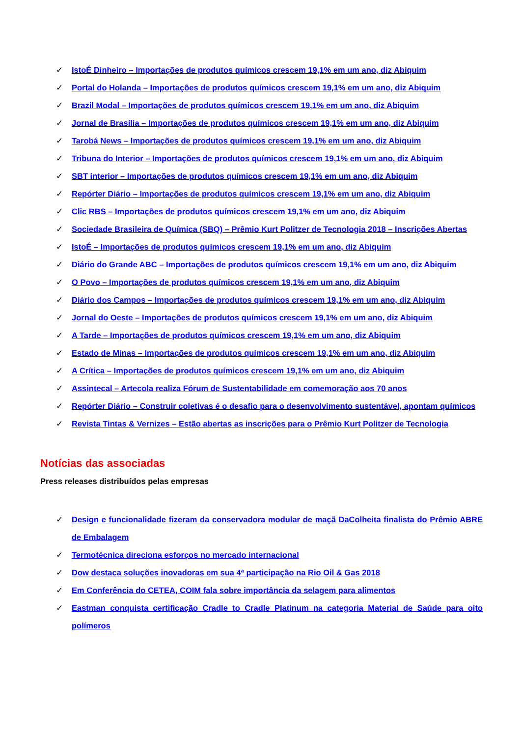✓ IstoÉ Dinheiro – Importações de produtos químicos crescem 19,1% em um ano, diz Abiquim
✓ Portal do Holanda – Importações de produtos químicos crescem 19,1% em um ano, diz Abiquim
✓ Brazil Modal – Importações de produtos químicos crescem 19,1% em um ano, diz Abiquim
✓ Jornal de Brasília – Importações de produtos químicos crescem 19,1% em um ano, diz Abiquim
✓ Tarobá News – Importações de produtos químicos crescem 19,1% em um ano, diz Abiquim
✓ Tribuna do Interior – Importações de produtos químicos crescem 19,1% em um ano, diz Abiquim
✓ SBT interior – Importações de produtos químicos crescem 19,1% em um ano, diz Abiquim
✓ Repórter Diário – Importações de produtos químicos crescem 19,1% em um ano, diz Abiquim
✓ Clic RBS – Importações de produtos químicos crescem 19,1% em um ano, diz Abiquim
✓ Sociedade Brasileira de Química (SBQ) – Prêmio Kurt Politzer de Tecnologia 2018 – Inscrições Abertas
✓ IstoÉ – Importações de produtos químicos crescem 19,1% em um ano, diz Abiquim
✓ Diário do Grande ABC – Importações de produtos químicos crescem 19,1% em um ano, diz Abiquim
✓ O Povo – Importações de produtos químicos crescem 19,1% em um ano, diz Abiquim
✓ Diário dos Campos – Importações de produtos químicos crescem 19,1% em um ano, diz Abiquim
✓ Jornal do Oeste – Importações de produtos químicos crescem 19,1% em um ano, diz Abiquim
✓ A Tarde – Importações de produtos químicos crescem 19,1% em um ano, diz Abiquim
✓ Estado de Minas – Importações de produtos químicos crescem 19,1% em um ano, diz Abiquim
✓ A Crítica – Importações de produtos químicos crescem 19,1% em um ano, diz Abiquim
✓ Assintecal – Artecola realiza Fórum de Sustentabilidade em comemoração aos 70 anos
✓ Repórter Diário – Construir coletivas é o desafio para o desenvolvimento sustentável, apontam químicos
✓ Revista Tintas & Vernizes – Estão abertas as inscrições para o Prêmio Kurt Politzer de Tecnologia
Notícias das associadas
Press releases distribuídos pelas empresas
✓ Design e funcionalidade fizeram da conservadora modular de maçã DaColheita finalista do Prêmio ABRE de Embalagem
✓ Termotécnica direciona esforços no mercado internacional
✓ Dow destaca soluções inovadoras em sua 4ª participação na Rio Oil & Gas 2018
✓ Em Conferência do CETEA, COIM fala sobre importância da selagem para alimentos
✓ Eastman conquista certificação Cradle to Cradle Platinum na categoria Material de Saúde para oito polímeros